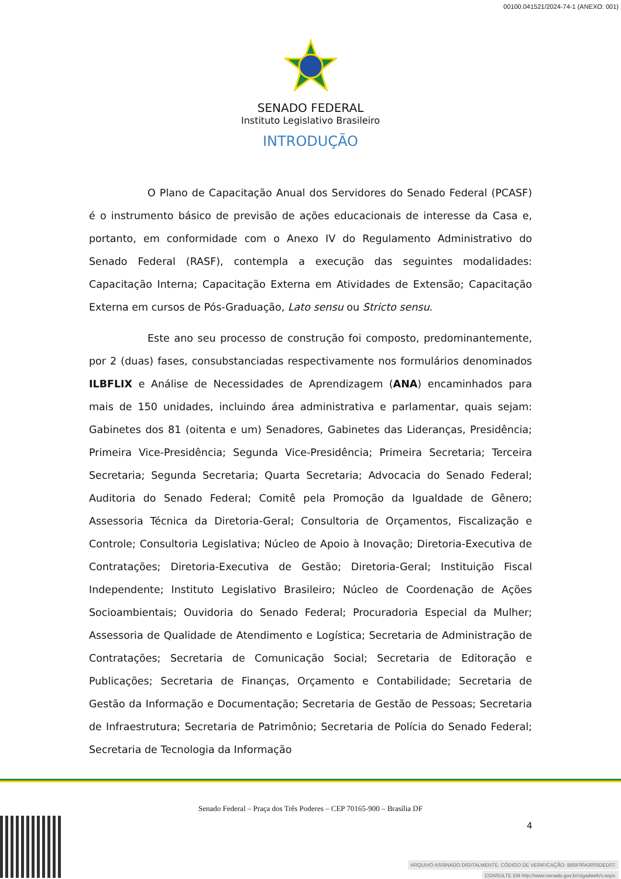00100.041521/2024-74-1 (ANEXO: 001)
SENADO FEDERAL
Instituto Legislativo Brasileiro
INTRODUÇÃO
O Plano de Capacitação Anual dos Servidores do Senado Federal (PCASF) é o instrumento básico de previsão de ações educacionais de interesse da Casa e, portanto, em conformidade com o Anexo IV do Regulamento Administrativo do Senado Federal (RASF), contempla a execução das seguintes modalidades: Capacitação Interna; Capacitação Externa em Atividades de Extensão; Capacitação Externa em cursos de Pós-Graduação, Lato sensu ou Stricto sensu.
Este ano seu processo de construção foi composto, predominantemente, por 2 (duas) fases, consubstanciadas respectivamente nos formulários denominados ILBFLIX e Análise de Necessidades de Aprendizagem (ANA) encaminhados para mais de 150 unidades, incluindo área administrativa e parlamentar, quais sejam: Gabinetes dos 81 (oitenta e um) Senadores, Gabinetes das Lideranças, Presidência; Primeira Vice-Presidência; Segunda Vice-Presidência; Primeira Secretaria; Terceira Secretaria; Segunda Secretaria; Quarta Secretaria; Advocacia do Senado Federal; Auditoria do Senado Federal; Comitê pela Promoção da Igualdade de Gênero; Assessoria Técnica da Diretoria-Geral; Consultoria de Orçamentos, Fiscalização e Controle; Consultoria Legislativa; Núcleo de Apoio à Inovação; Diretoria-Executiva de Contratações; Diretoria-Executiva de Gestão; Diretoria-Geral; Instituição Fiscal Independente; Instituto Legislativo Brasileiro; Núcleo de Coordenação de Ações Socioambientais; Ouvidoria do Senado Federal; Procuradoria Especial da Mulher; Assessoria de Qualidade de Atendimento e Logística; Secretaria de Administração de Contratações; Secretaria de Comunicação Social; Secretaria de Editoração e Publicações; Secretaria de Finanças, Orçamento e Contabilidade; Secretaria de Gestão da Informação e Documentação; Secretaria de Gestão de Pessoas; Secretaria de Infraestrutura; Secretaria de Patrimônio; Secretaria de Polícia do Senado Federal; Secretaria de Tecnologia da Informação
Senado Federal – Praça dos Três Poderes – CEP 70165-900 – Brasília DF
4
ARQUIVO ASSINADO DIGITALMENTE. CÓDIGO DE VERIFICAÇÃO: B65F00A3005DED07.
CONSULTE EM http://www.senado.gov.br/sigadweb/v.aspx.